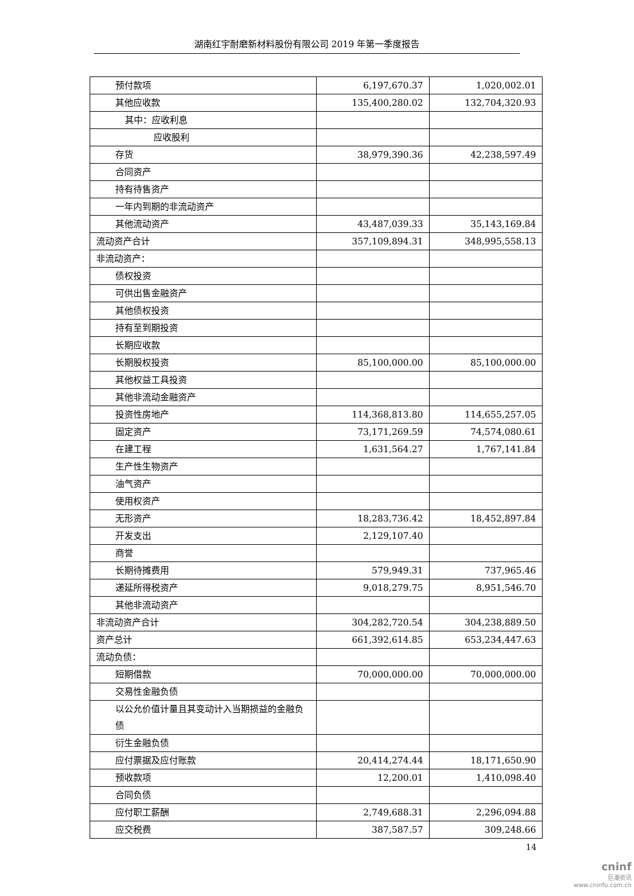湖南红宇耐磨新材料股份有限公司 2019 年第一季度报告
| 预付款项 | 6,197,670.37 | 1,020,002.01 |
| 其他应收款 | 135,400,280.02 | 132,704,320.93 |
| 其中：应收利息 | | |
| 应收股利 | | |
| 存货 | 38,979,390.36 | 42,238,597.49 |
| 合同资产 | | |
| 持有待售资产 | | |
| 一年内到期的非流动资产 | | |
| 其他流动资产 | 43,487,039.33 | 35,143,169.84 |
| 流动资产合计 | 357,109,894.31 | 348,995,558.13 |
| 非流动资产： | | |
| 债权投资 | | |
| 可供出售金融资产 | | |
| 其他债权投资 | | |
| 持有至到期投资 | | |
| 长期应收款 | | |
| 长期股权投资 | 85,100,000.00 | 85,100,000.00 |
| 其他权益工具投资 | | |
| 其他非流动金融资产 | | |
| 投资性房地产 | 114,368,813.80 | 114,655,257.05 |
| 固定资产 | 73,171,269.59 | 74,574,080.61 |
| 在建工程 | 1,631,564.27 | 1,767,141.84 |
| 生产性生物资产 | | |
| 油气资产 | | |
| 使用权资产 | | |
| 无形资产 | 18,283,736.42 | 18,452,897.84 |
| 开发支出 | 2,129,107.40 | |
| 商誉 | | |
| 长期待摊费用 | 579,949.31 | 737,965.46 |
| 递延所得税资产 | 9,018,279.75 | 8,951,546.70 |
| 其他非流动资产 | | |
| 非流动资产合计 | 304,282,720.54 | 304,238,889.50 |
| 资产总计 | 661,392,614.85 | 653,234,447.63 |
| 流动负债： | | |
| 短期借款 | 70,000,000.00 | 70,000,000.00 |
| 交易性金融负债 | | |
| 以公允价值计量且其变动计入当期损益的金融负债 | | |
| 衍生金融负债 | | |
| 应付票据及应付账款 | 20,414,274.44 | 18,171,650.90 |
| 预收款项 | 12,200.01 | 1,410,098.40 |
| 合同负债 | | |
| 应付职工薪酬 | 2,749,688.31 | 2,296,094.88 |
| 应交税费 | 387,587.57 | 309,248.66 |
14
cninf
巨潮资讯
www.cninfo.com.cn